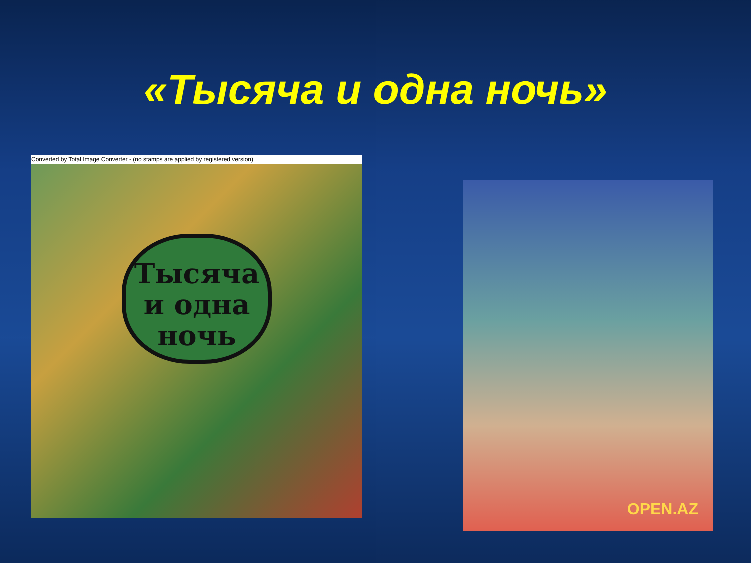«Тысяча и одна ночь»
Converted by Total Image Converter - (no stamps are applied by registered version)
Тысяча
и одна
ночь
OPEN.AZ